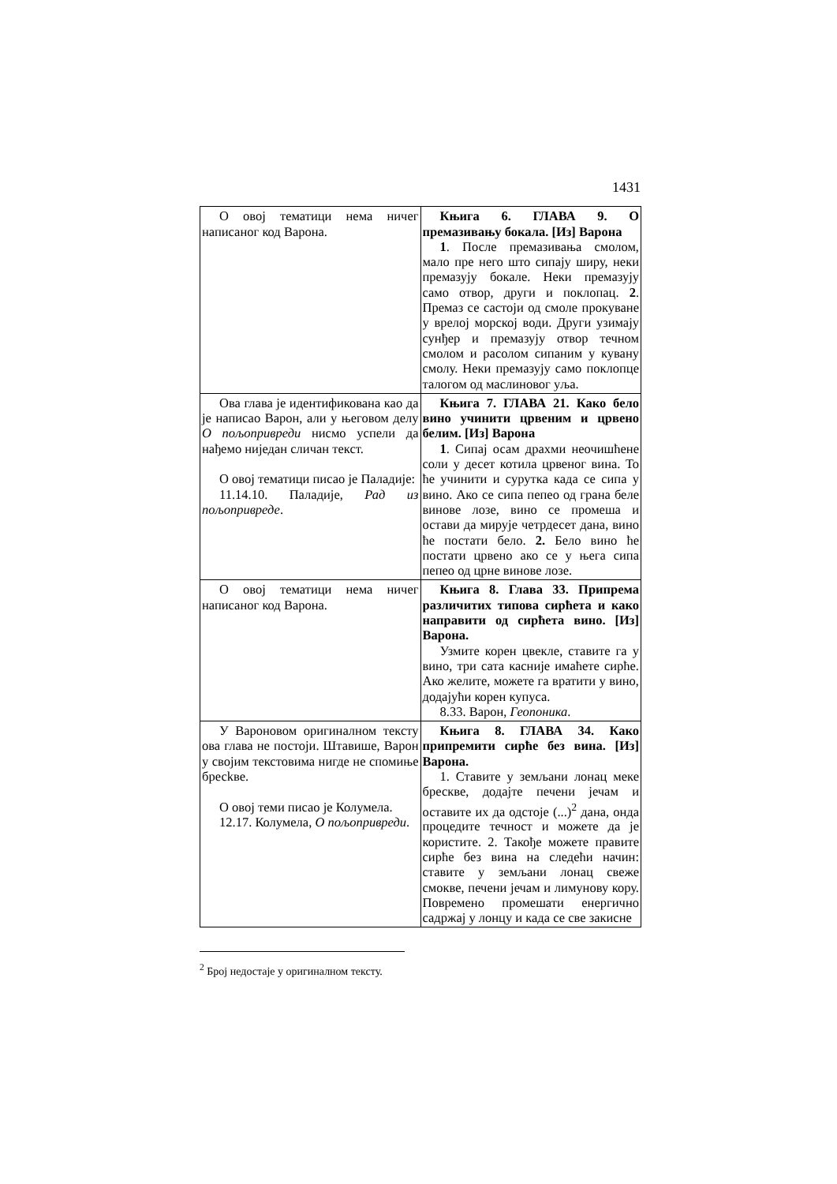1431
| О овој тематици нема ничег написаног код Варона. | Књига 6. ГЛАВА 9. О премазивању бокала. [Из] Варона 1 . После премазивања смолом, мало пре него што сипају ширу, неки премазују бокале. Неки премазују само отвор, други и поклопац. 2 . Премаз се састоји од смоле прокуване у врелој морској води. Други узимају сунђер и премазују отвор течном смолом и расолом сипаним у кувану смолу. Неки премазују само поклопце талогом од маслиновог уља. |
| Ова глава је идентификована као да је написао Варон, али у његовом делу О пољопривреди нисмо успели да нађемо ниједан сличан текст. О овој тематици писао је Паладије: 11.14.10. Паладије, Рад из пољопривреде . | Књига 7. ГЛАВА 21. Како бело вино учинити црвеним и црвено белим. [Из] Варона 1 . Сипај осам драхми неочишћене соли у десет котила црвеног вина. То ће учинити и сурутка када се сипа у вино. Ако се сипа пепео од грана беле винове лозе, вино се промеша и остави да мирује четрдесет дана, вино ће постати бело. 2. Бело вино ће постати црвено ако се у њега сипа пепео од црне винове лозе. |
| О овој тематици нема ничег написаног код Варона. | Књига 8. Глава 33. Припрема различитих типова сирћета и како направити од сирћета вино. [Из] Варона. Узмите корен цвекле, ставите га у вино, три сата касније имаћете сирће. Ако желите, можете га вратити у вино, додајући корен купуса. 8.33. Варон, Геопоника . |
| У Вароновом оригиналном тексту ова глава не постоји. Штавише, Варон у својим текстовима нигде не спомиње бресkве. О овој теми писао је Колумела. 12.17. Колумела, О пољопривреди . | Књига 8. ГЛАВА 34. Како припремити сирће без вина. [Из] Варона. 1. Ставите у земљани лонац меке брескве, додајте печени јечам и оставите их да одстоје (...)<sup>2</sup> дана, онда процедите течност и можете да је користите. 2. Такође можете правите сирће без вина на следећи начин: ставите у земљани лонац свеже смокве, печени јечам и лимунову кору. Повремено промешати енергично садржај у лонцу и када се све закисне |
<sup>2</sup> Број недостаје у оригиналном тексту.